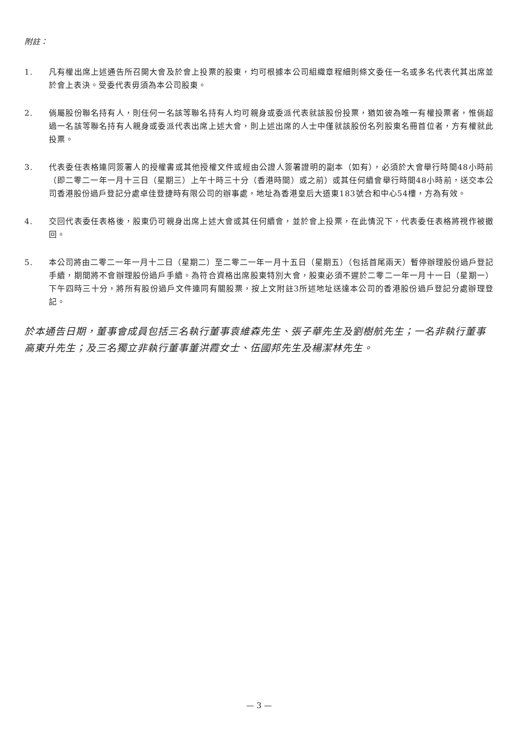附註：
1. 凡有權出席上述通告所召開大會及於會上投票的股東，均可根據本公司組織章程細則條文委任一名或多名代表代其出席並於會上表決。受委代表毋須為本公司股東。
2. 倘屬股份聯名持有人，則任何一名該等聯名持有人均可親身或委派代表就該股份投票，猶如彼為唯一有權投票者，惟倘超過一名該等聯名持有人親身或委派代表出席上述大會，則上述出席的人士中僅就該股份名列股東名冊首位者，方有權就此投票。
3. 代表委任表格連同簽署人的授權書或其他授權文件或經由公證人簽署證明的副本（如有），必須於大會舉行時間48小時前（即二零二一年一月十三日（星期三）上午十時三十分（香港時間）或之前）或其任何續會舉行時間48小時前，送交本公司香港股份過戶登記分處卓佳登捷時有限公司的辦事處，地址為香港皇后大道東183號合和中心54樓，方為有效。
4. 交回代表委任表格後，股東仍可親身出席上述大會或其任何續會，並於會上投票，在此情況下，代表委任表格將視作被撤回。
5. 本公司將由二零二一年一月十二日（星期二）至二零二一年一月十五日（星期五）（包括首尾兩天）暫停辦理股份過戶登記手續，期間將不會辦理股份過戶手續。為符合資格出席股東特別大會，股東必須不遲於二零二一年一月十一日（星期一）下午四時三十分，將所有股份過戶文件連同有關股票，按上文附註3所述地址送達本公司的香港股份過戶登記分處辦理登記。
於本通告日期，董事會成員包括三名執行董事袁維森先生、張子華先生及劉樹航先生；一名非執行董事高東升先生；及三名獨立非執行董事董洪霞女士、伍國邦先生及楊潔林先生。
— 3 —